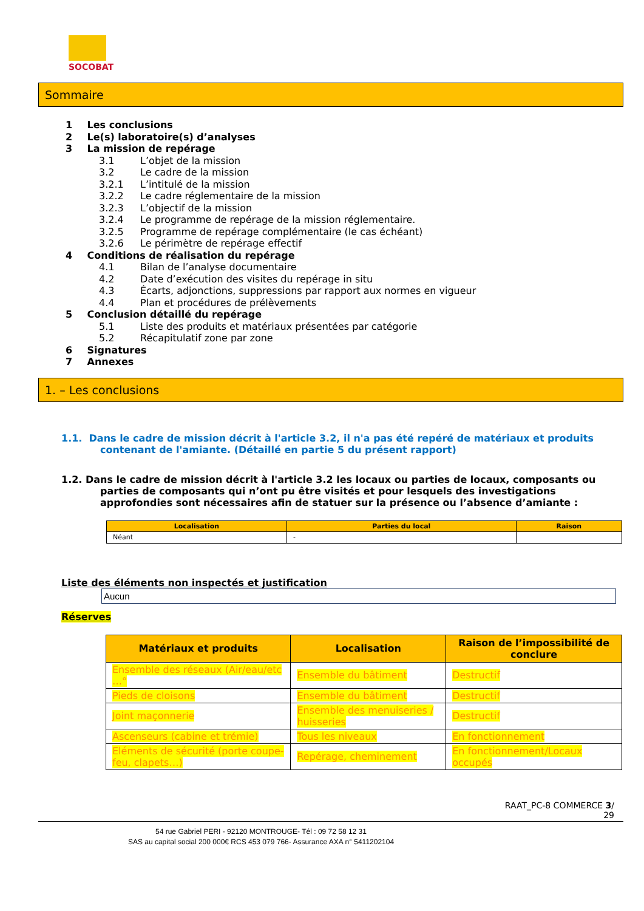SOCOBAT
Sommaire
1 Les conclusions
2 Le(s) laboratoire(s) d’analyses
3 La mission de repérage
3.1 L’objet de la mission
3.2 Le cadre de la mission
3.2.1 L’intitulé de la mission
3.2.2 Le cadre réglementaire de la mission
3.2.3 L’objectif de la mission
3.2.4 Le programme de repérage de la mission réglementaire.
3.2.5 Programme de repérage complémentaire (le cas échéant)
3.2.6 Le périmètre de repérage effectif
4 Conditions de réalisation du repérage
4.1 Bilan de l’analyse documentaire
4.2 Date d’exécution des visites du repérage in situ
4.3 Écarts, adjonctions, suppressions par rapport aux normes en vigueur
4.4 Plan et procédures de prélèvements
5 Conclusion détaillé du repérage
5.1 Liste des produits et matériaux présentées par catégorie
5.2 Récapitulatif zone par zone
6 Signatures
7 Annexes
1. – Les conclusions
1.1. Dans le cadre de mission décrit à l'article 3.2, il n'a pas été repéré de matériaux et produits contenant de l'amiante. (Détaillé en partie 5 du présent rapport)
1.2. Dans le cadre de mission décrit à l'article 3.2 les locaux ou parties de locaux, composants ou parties de composants qui n’ont pu être visités et pour lesquels des investigations approfondies sont nécessaires afin de statuer sur la présence ou l’absence d’amiante :
| Localisation | Parties du local | Raison |
| --- | --- | --- |
| Néant | - | |
Liste des éléments non inspectés et justification
Aucun
Réserves
| Matériaux et produits | Localisation | Raison de l’impossibilité de conclure |
| --- | --- | --- |
| Ensemble des réseaux (Air/eau/etc …° | Ensemble du bâtiment | Destructif |
| Pieds de cloisons | Ensemble du bâtiment | Destructif |
| Joint maçonnerie | Ensemble des menuiseries / huisseries | Destructif |
| Ascenseurs (cabine et trémie) | Tous les niveaux | En fonctionnement |
| Eléments de sécurité (porte coupe-feu, clapets…) | Repérage, cheminement | En fonctionnement/Locaux occupés |
RAAT_PC-8 COMMERCE 3/
29
54 rue Gabriel PERI - 92120 MONTROUGE- Tél : 09 72 58 12 31
SAS au capital social 200 000€ RCS 453 079 766- Assurance AXA n° 5411202104